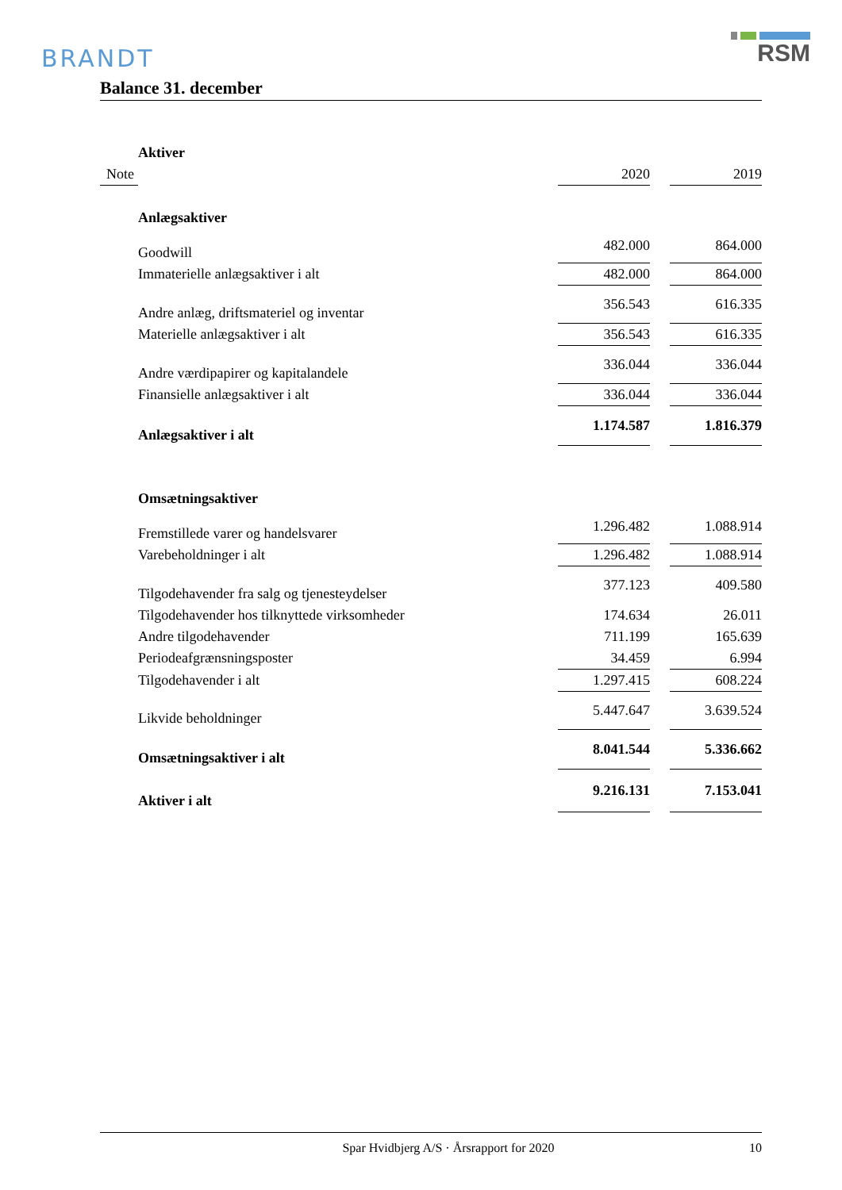BRANDT
RSM
Balance 31. december
| | Aktiver | | | | |
| Note | | | 2020 | | 2019 |
| | Anlægsaktiver | | | | |
| | Goodwill | | 482.000 | | 864.000 |
| | Immaterielle anlægsaktiver i alt | | 482.000 | | 864.000 |
| | Andre anlæg, driftsmateriel og inventar | | 356.543 | | 616.335 |
| | Materielle anlægsaktiver i alt | | 356.543 | | 616.335 |
| | Andre værdipapirer og kapitalandele | | 336.044 | | 336.044 |
| | Finansielle anlægsaktiver i alt | | 336.044 | | 336.044 |
| | Anlægsaktiver i alt | | 1.174.587 | | 1.816.379 |
| | Omsætningsaktiver | | | | |
| | Fremstillede varer og handelsvarer | | 1.296.482 | | 1.088.914 |
| | Varebeholdninger i alt | | 1.296.482 | | 1.088.914 |
| | Tilgodehavender fra salg og tjenesteydelser | | 377.123 | | 409.580 |
| | Tilgodehavender hos tilknyttede virksomheder | | 174.634 | | 26.011 |
| | Andre tilgodehavender | | 711.199 | | 165.639 |
| | Periodeafgrænsningsposter | | 34.459 | | 6.994 |
| | Tilgodehavender i alt | | 1.297.415 | | 608.224 |
| | Likvide beholdninger | | 5.447.647 | | 3.639.524 |
| | Omsætningsaktiver i alt | | 8.041.544 | | 5.336.662 |
| | Aktiver i alt | | 9.216.131 | | 7.153.041 |
Spar Hvidbjerg A/S · Årsrapport for 2020 10